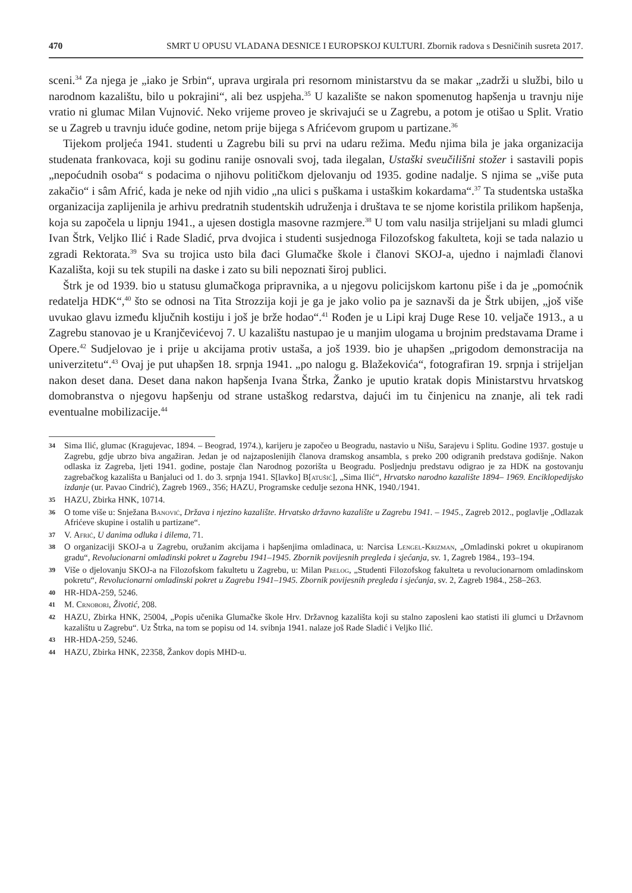470 SMRT U OPUSU VLADANA DESNICE I EUROPSKOJ KULTURI. Zbornik radova s Desničinih susreta 2017.
sceni.<sup>34</sup> Za njega je „iako je Srbin“, uprava urgirala pri resornom ministarstvu da se makar „zadrži u službi, bilo u narodnom kazalištu, bilo u pokrajini“, ali bez uspjeha.<sup>35</sup> U kazalište se nakon spomenutog hapšenja u travnju nije vratio ni glumac Milan Vujnović. Neko vrijeme proveo je skrivajući se u Zagrebu, a potom je otišao u Split. Vratio se u Zagreb u travnju iduće godine, netom prije bijega s Afrićevom grupom u partizane.<sup>36</sup>
Tijekom proljeća 1941. studenti u Zagrebu bili su prvi na udaru režima. Među njima bila je jaka organizacija studenata frankovaca, koji su godinu ranije osnovali svoj, tada ilegalan, Ustaški sveučilišni stožer i sastavili popis „nepoćudnih osoba“ s podacima o njihovu političkom djelovanju od 1935. godine nadalje. S njima se „više puta zakačio“ i sâm Afrić, kada je neke od njih vidio „na ulici s puškama i ustaškim kokardama“.<sup>37</sup> Ta studentska ustaška organizacija zaplijenila je arhivu predratnih studentskih udruženja i društava te se njome koristila prilikom hapšenja, koja su započela u lipnju 1941., a ujesen dostigla masovne razmjere.<sup>38</sup> U tom valu nasilja strijeljani su mladi glumci Ivan Štrk, Veljko Ilić i Rade Sladić, prva dvojica i studenti susjednoga Filozofskog fakulteta, koji se tada nalazio u zgradi Rektorata.<sup>39</sup> Sva su trojica usto bila đaci Glumačke škole i članovi SKOJ-a, ujedno i najmlađi članovi Kazališta, koji su tek stupili na daske i zato su bili nepoznati široj publici.
Štrk je od 1939. bio u statusu glumačkoga pripravnika, a u njegovu policijskom kartonu piše i da je „pomoćnik redatelja HDK“,<sup>40</sup> što se odnosi na Tita Strozzija koji je ga je jako volio pa je saznavši da je Štrk ubijen, „još više uvukao glavu između ključnih kostiju i još je brže hodao“.<sup>41</sup> Rođen je u Lipi kraj Duge Rese 10. veljače 1913., a u Zagrebu stanovao je u Kranjčevićevoj 7. U kazalištu nastupao je u manjim ulogama u brojnim predstavama Drame i Opere.<sup>42</sup> Sudjelovao je i prije u akcijama protiv ustaša, a još 1939. bio je uhapšen „prigodom demonstracija na univerzitetu“.<sup>43</sup> Ovaj je put uhapšen 18. srpnja 1941. „po nalogu g. Blažekovića“, fotografiran 19. srpnja i strijeljan nakon deset dana. Deset dana nakon hapšenja Ivana Štrka, Žanko je uputio kratak dopis Ministarstvu hrvatskog domobranstva o njegovu hapšenju od strane ustaškog redarstva, dajući im tu činjenicu na znanje, ali tek radi eventualne mobilizacije.<sup>44</sup>
34 Sima Ilić, glumac (Kragujevac, 1894. – Beograd, 1974.), karijeru je započeo u Beogradu, nastavio u Nišu, Sarajevu i Splitu. Godine 1937. gostuje u Zagrebu, gdje ubrzo biva angažiran. Jedan je od najzaposlenijih članova dramskog ansambla, s preko 200 odigranih predstava godišnje. Nakon odlaska iz Zagreba, ljeti 1941. godine, postaje član Narodnog pozorišta u Beogradu. Posljednju predstavu odigrao je za HDK na gostovanju zagrebačkog kazališta u Banjaluci od 1. do 3. srpnja 1941. S[lavko] B[atušić], „Sima Ilić“, Hrvatsko narodno kazalište 1894– 1969. Enciklopedijsko izdanje (ur. Pavao Cindrić), Zagreb 1969., 356; HAZU, Programske cedulje sezona HNK, 1940./1941.
35 HAZU, Zbirka HNK, 10714.
36 O tome više u: Snježana Banović, Država i njezino kazalište. Hrvatsko državno kazalište u Zagrebu 1941. – 1945., Zagreb 2012., poglavlje „Odlazak Afrićeve skupine i ostalih u partizane“.
37 V. Afrić, U danima odluka i dilema, 71.
38 O organizaciji SKOJ-a u Zagrebu, oružanim akcijama i hapšenjima omladinaca, u: Narcisa Lengel-Krizman, „Omladinski pokret u okupiranom gradu“, Revolucionarni omladinski pokret u Zagrebu 1941–1945. Zbornik povijesnih pregleda i sjećanja, sv. 1, Zagreb 1984., 193–194.
39 Više o djelovanju SKOJ-a na Filozofskom fakultetu u Zagrebu, u: Milan Prelog, „Studenti Filozofskog fakulteta u revolucionarnom omladinskom pokretu“, Revolucionarni omladinski pokret u Zagrebu 1941–1945. Zbornik povijesnih pregleda i sjećanja, sv. 2, Zagreb 1984., 258–263.
40 HR-HDA-259, 5246.
41 M. Crnobori, Životić, 208.
42 HAZU, Zbirka HNK, 25004, „Popis učenika Glumačke škole Hrv. Državnog kazališta koji su stalno zaposleni kao statisti ili glumci u Državnom kazalištu u Zagrebu“. Uz Štrka, na tom se popisu od 14. svibnja 1941. nalaze još Rade Sladić i Veljko Ilić.
43 HR-HDA-259, 5246.
44 HAZU, Zbirka HNK, 22358, Žankov dopis MHD-u.